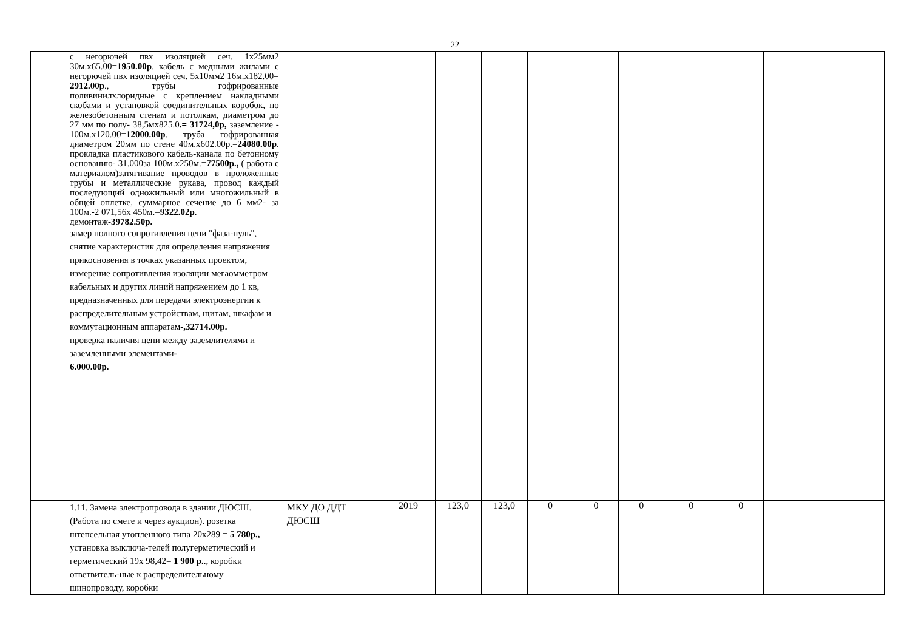22
| | с негорючей пвх изоляцией сеч. 1х25мм2 30м.х65.00= 1950.00р . кабель с медными жилами с негорючей пвх изоляцией сеч. 5х10мм2 16м.х182.00= 2912.00р ., трубы гофрированные поливинилхлоридные с креплением накладными скобами и установкой соединительных коробок, по железобетонным стенам и потолкам, диаметром до 27 мм по полу- 38,5мх825.0 .= 31724,0р, заземление - 100м.х120.00= 12000.00р . труба гофрированная диаметром 20мм по стене 40м.х602.00р.= 24080.00р . прокладка пластикового кабель-канала по бетонному основанию- 31.000за 100м.х250м.= 77500р., ( работа с материалом)затягивание проводов в проложенные трубы и металлические рукава, провод каждый последующий одножильный или многожильный в общей оплетке, суммарное сечение до 6 мм2- за 100м.-2 071,56х 450м.= 9322.02р . демонтаж- 39782.50р. замер полного сопротивления цепи "фаза-нуль", снятие характеристик для определения напряжения прикосновения в точках указанных проектом, измерение сопротивления изоляции мегаомметром кабельных и других линий напряжением до 1 кв, предназначенных для передачи электроэнергии к распределительным устройствам, щитам, шкафам и коммутационным аппаратам -,32714.00р. проверка наличия цепи между заземлителями и заземленными элементами - 6.000.00р. | | | | | | | | | | |
| | 1.11. Замена электропровода в здании ДЮСШ. (Работа по смете и через аукцион). розетка штепсельная утопленного типа 20х289 = 5 780р., установка выключа-телей полугерметический и герметический 19х 98,42= 1 900 р. ., коробки ответвитель-ные к распределительному шинопроводу, коробки | МКУ ДО ДДТ ДЮСШ | 2019 | 123,0 | 123,0 | 0 | 0 | 0 | 0 | 0 | |